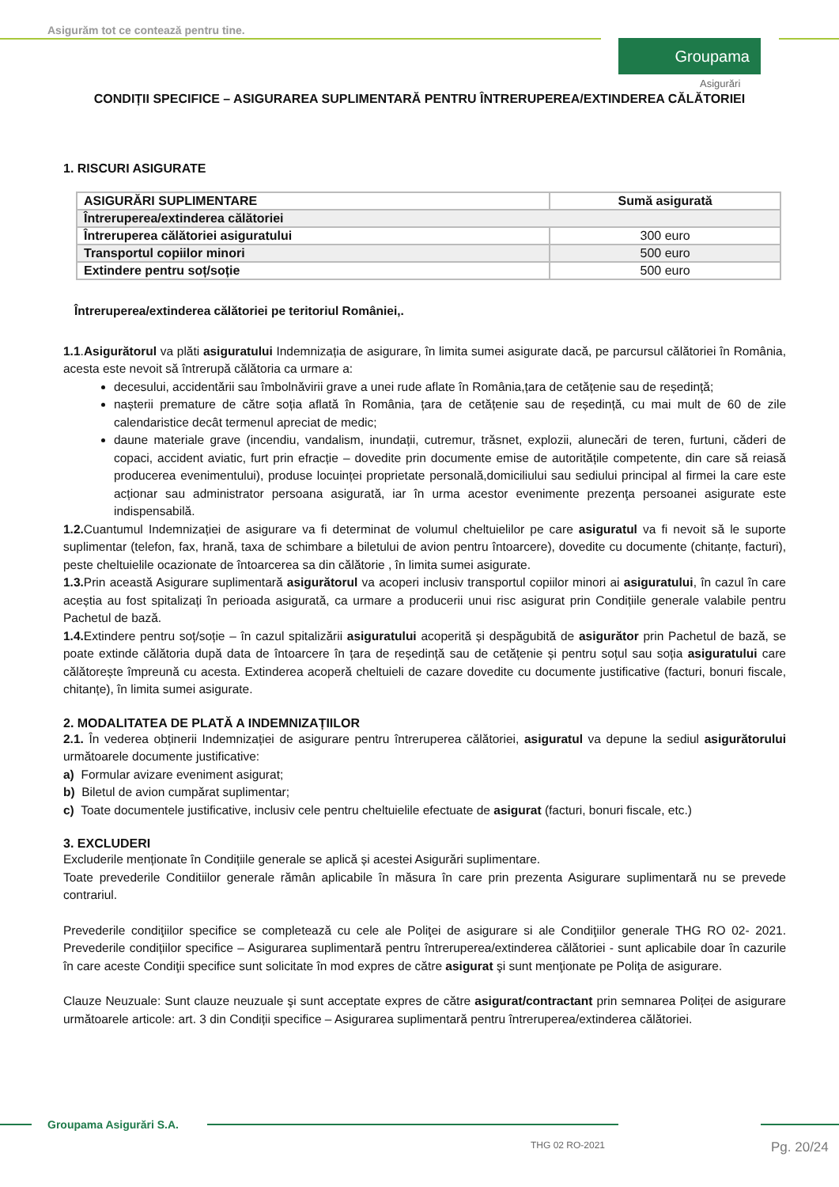Asigurăm tot ce contează pentru tine.
Groupama
Asigurări
CONDIȚII SPECIFICE – ASIGURAREA SUPLIMENTARĂ PENTRU ÎNTRERUPEREA/EXTINDEREA CĂLĂTORIEI
1. RISCURI ASIGURATE
| ASIGURĂRI SUPLIMENTARE | Sumă asigurată |
| --- | --- |
| Întreruperea/extinderea călătoriei | |
| Întreruperea călătoriei asiguratului | 300 euro |
| Transportul copiilor minori | 500 euro |
| Extindere pentru soț/soție | 500 euro |
Întreruperea/extinderea călătoriei pe teritoriul României,.
1.1.Asigurătorul va plăti asiguratului Indemnizația de asigurare, în limita sumei asigurate dacă, pe parcursul călătoriei în România, acesta este nevoit să întrerupă călătoria ca urmare a:
decesului, accidentării sau îmbolnăvirii grave a unei rude aflate în România,țara de cetățenie sau de reședință;
nașterii premature de către soția aflată în România, țara de cetățenie sau de reședință, cu mai mult de 60 de zile calendaristice decât termenul apreciat de medic;
daune materiale grave (incendiu, vandalism, inundații, cutremur, trăsnet, explozii, alunecări de teren, furtuni, căderi de copaci, accident aviatic, furt prin efracție – dovedite prin documente emise de autoritățile competente, din care să reiasă producerea evenimentului), produse locuinței proprietate personală,domiciliului sau sediului principal al firmei la care este acționar sau administrator persoana asigurată, iar în urma acestor evenimente prezenţa persoanei asigurate este indispensabilă.
1.2. Cuantumul Indemnizației de asigurare va fi determinat de volumul cheltuielilor pe care asiguratul va fi nevoit să le suporte suplimentar (telefon, fax, hrană, taxa de schimbare a biletului de avion pentru întoarcere), dovedite cu documente (chitanțe, facturi), peste cheltuielile ocazionate de întoarcerea sa din călătorie , în limita sumei asigurate.
1.3. Prin această Asigurare suplimentară asigurătorul va acoperi inclusiv transportul copiilor minori ai asiguratului, în cazul în care aceștia au fost spitalizați în perioada asigurată, ca urmare a producerii unui risc asigurat prin Condițiile generale valabile pentru Pachetul de bază.
1.4. Extindere pentru soț/soție – în cazul spitalizării asiguratului acoperită și despăgubită de asigurător prin Pachetul de bază, se poate extinde călătoria după data de întoarcere în țara de reședință sau de cetățenie și pentru soțul sau soția asiguratului care călătorește împreună cu acesta. Extinderea acoperă cheltuieli de cazare dovedite cu documente justificative (facturi, bonuri fiscale, chitanțe), în limita sumei asigurate.
2. MODALITATEA DE PLATĂ A INDEMNIZAȚIILOR
2.1. În vederea obținerii Indemnizației de asigurare pentru întreruperea călătoriei, asiguratul va depune la sediul asigurătorului următoarele documente justificative:
a) Formular avizare eveniment asigurat;
b) Biletul de avion cumpărat suplimentar;
c) Toate documentele justificative, inclusiv cele pentru cheltuielile efectuate de asigurat (facturi, bonuri fiscale, etc.)
3. EXCLUDERI
Excluderile menționate în Condițiile generale se aplică și acestei Asigurări suplimentare.
Toate prevederile Conditiilor generale rămân aplicabile în măsura în care prin prezenta Asigurare suplimentară nu se prevede contrariul.
Prevederile condiţiilor specifice se completează cu cele ale Poliţei de asigurare si ale Condiţiilor generale THG RO 02- 2021. Prevederile condițiilor specifice – Asigurarea suplimentară pentru întreruperea/extinderea călătoriei - sunt aplicabile doar în cazurile în care aceste Condiţii specifice sunt solicitate în mod expres de către asigurat şi sunt menţionate pe Poliţa de asigurare.
Clauze Neuzuale: Sunt clauze neuzuale şi sunt acceptate expres de către asigurat/contractant prin semnarea Poliței de asigurare următoarele articole: art. 3 din Condiții specifice – Asigurarea suplimentară pentru întreruperea/extinderea călătoriei.
Groupama Asigurări S.A.
THG 02 RO-2021 Pg. 20/24